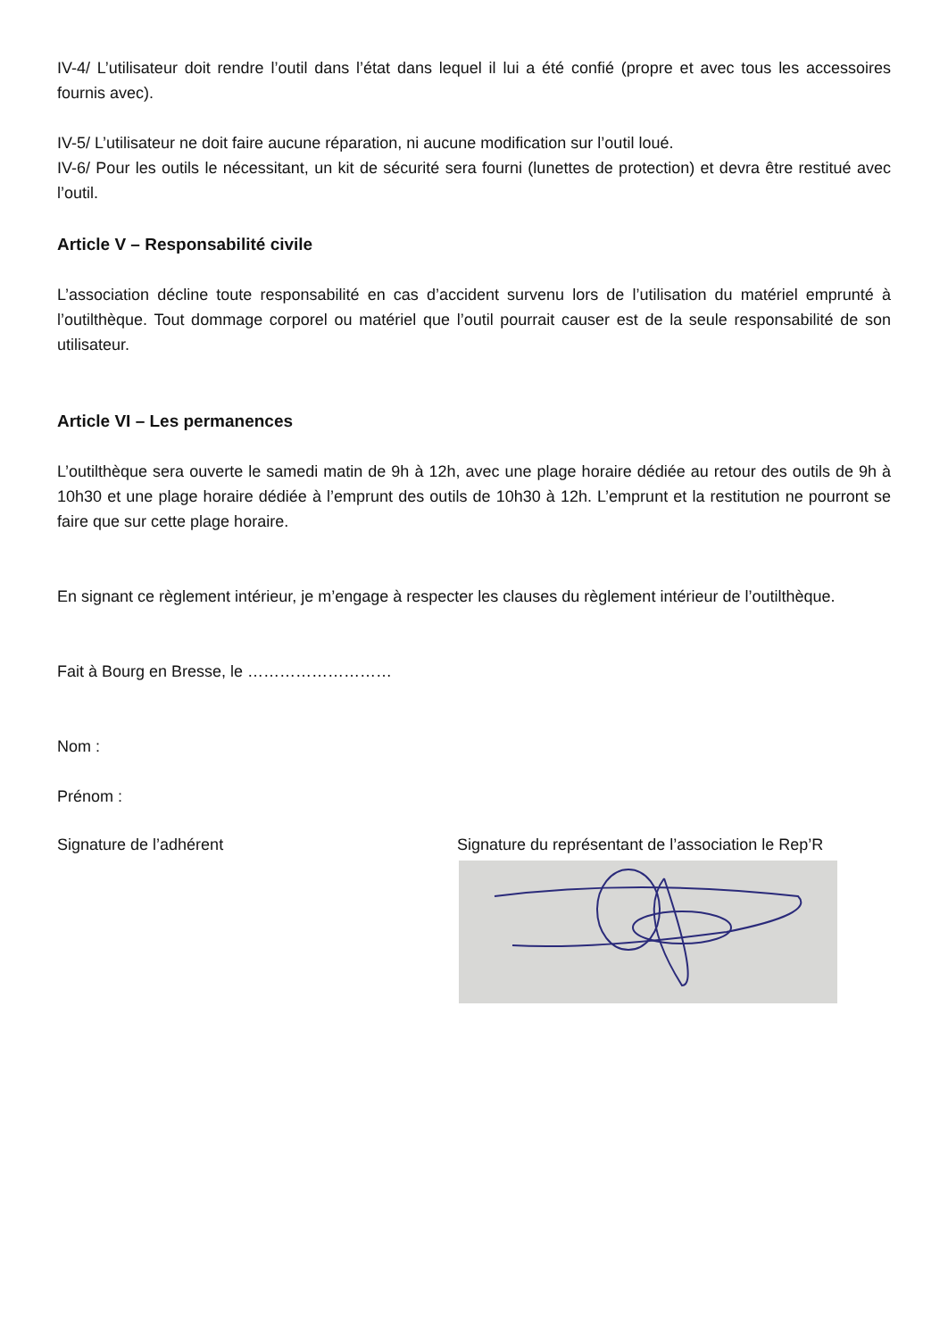IV-4/ L’utilisateur doit rendre l’outil dans l’état dans lequel il lui a été confié (propre et avec tous les accessoires fournis avec).
IV-5/ L’utilisateur ne doit faire aucune réparation, ni aucune modification sur l’outil loué.
IV-6/ Pour les outils le nécessitant, un kit de sécurité sera fourni (lunettes de protection) et devra être restitué avec l’outil.
Article V – Responsabilité civile
L’association décline toute responsabilité en cas d’accident survenu lors de l’utilisation du matériel emprunté à l’outilthèque. Tout dommage corporel ou matériel que l’outil pourrait causer est de la seule responsabilité de son utilisateur.
Article VI – Les permanences
L’outilthèque sera ouverte le samedi matin de 9h à 12h, avec une plage horaire dédiée au retour des outils de 9h à 10h30 et une plage horaire dédiée à l’emprunt des outils de 10h30 à 12h. L’emprunt et la restitution ne pourront se faire que sur cette plage horaire.
En signant ce règlement intérieur, je m’engage à respecter les clauses du règlement intérieur de l’outilthèque.
Fait à Bourg en Bresse, le ………………………
Nom :
Prénom :
Signature de l’adhérent Signature du représentant de l’association le Rep’R